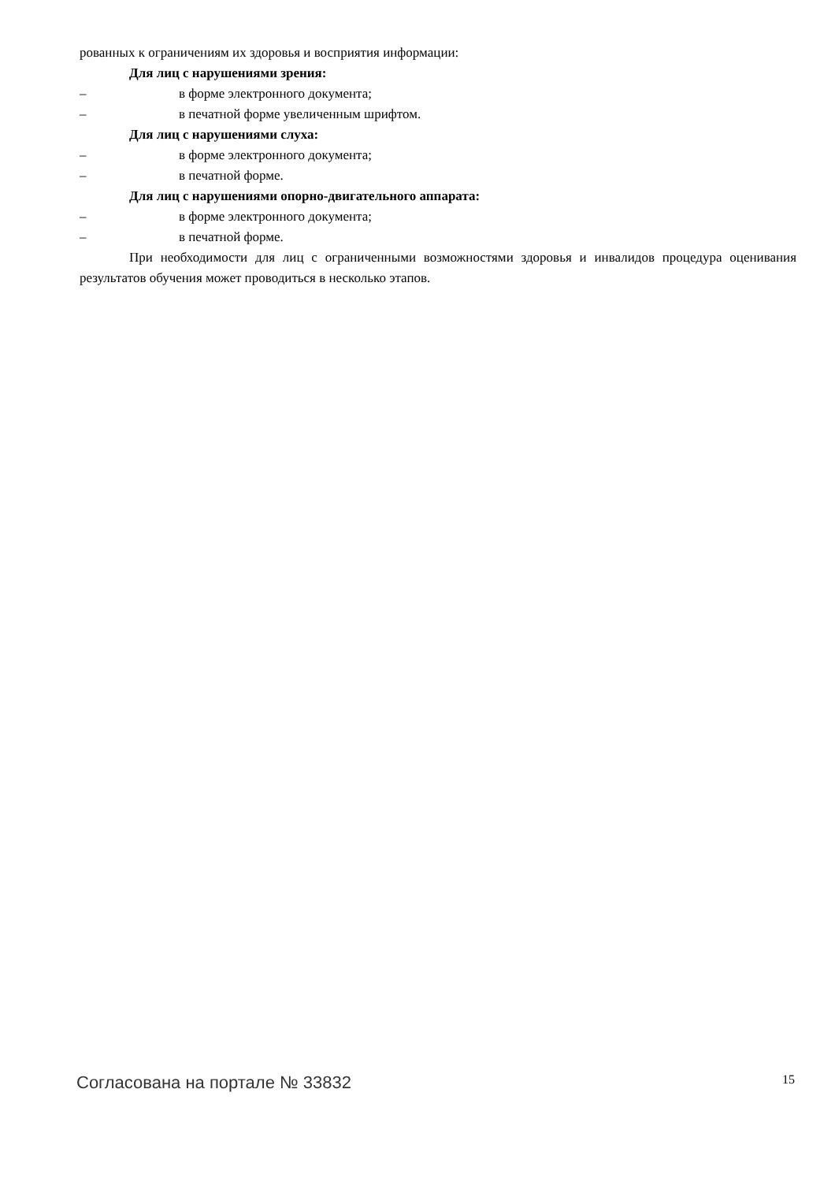рованных к ограничениям их здоровья и восприятия информации:
Для лиц с нарушениями зрения:
– в форме электронного документа;
– в печатной форме увеличенным шрифтом.
Для лиц с нарушениями слуха:
– в форме электронного документа;
– в печатной форме.
Для лиц с нарушениями опорно-двигательного аппарата:
– в форме электронного документа;
– в печатной форме.
При необходимости для лиц с ограниченными возможностями здоровья и инвалидов процедура оценивания результатов обучения может проводиться в несколько этапов.
Согласована на портале № 33832 15